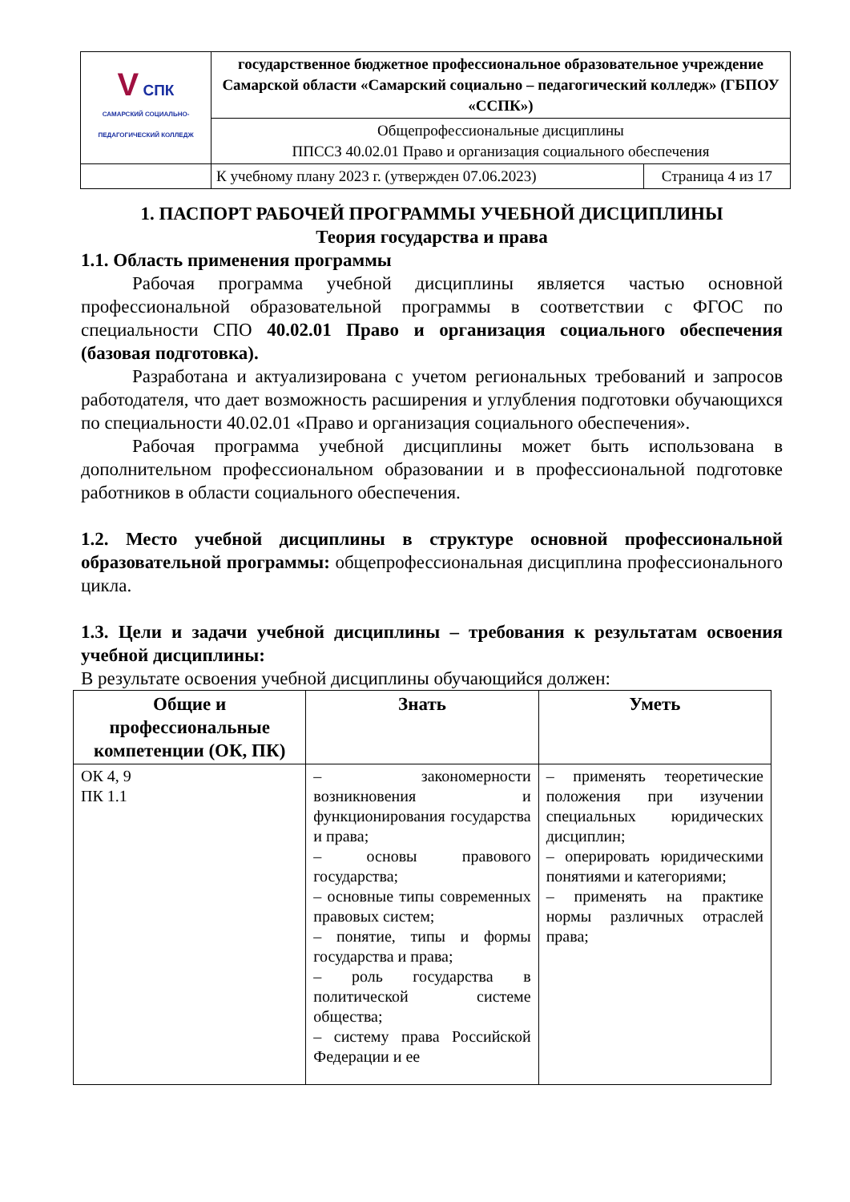| V СПК САМАРСКИЙ СОЦИАЛЬНО-ПЕДАГОГИЧЕСКИЙ КОЛЛЕДЖ | государственное бюджетное профессиональное образовательное учреждение Самарской области «Самарский социально – педагогический колледж» (ГБПОУ «ССПК») | |
| | Общепрофессиональные дисциплины ППССЗ 40.02.01 Право и организация социального обеспечения | |
| | К учебному плану 2023 г. (утвержден 07.06.2023) | Страница 4 из 17 |
1. ПАСПОРТ РАБОЧЕЙ ПРОГРАММЫ УЧЕБНОЙ ДИСЦИПЛИНЫ
Теория государства и права
1.1. Область применения программы
Рабочая программа учебной дисциплины является частью основной профессиональной образовательной программы в соответствии с ФГОС по специальности СПО 40.02.01 Право и организация социального обеспечения (базовая подготовка).
Разработана и актуализирована с учетом региональных требований и запросов работодателя, что дает возможность расширения и углубления подготовки обучающихся по специальности 40.02.01 «Право и организация социального обеспечения».
Рабочая программа учебной дисциплины может быть использована в дополнительном профессиональном образовании и в профессиональной подготовке работников в области социального обеспечения.
1.2. Место учебной дисциплины в структуре основной профессиональной образовательной программы: общепрофессиональная дисциплина профессионального цикла.
1.3. Цели и задачи учебной дисциплины – требования к результатам освоения учебной дисциплины:
В результате освоения учебной дисциплины обучающийся должен:
| Общие и профессиональные компетенции (ОК, ПК) | Знать | Уметь |
| --- | --- | --- |
| ОК 4, 9 ПК 1.1 | – закономерности возникновения и функционирования государства и права; – основы правового государства; – основные типы современных правовых систем; – понятие, типы и формы государства и права; – роль государства в политической системе общества; – систему права Российской Федерации и ее | – применять теоретические положения при изучении специальных юридических дисциплин; – оперировать юридическими понятиями и категориями; – применять на практике нормы различных отраслей права; |